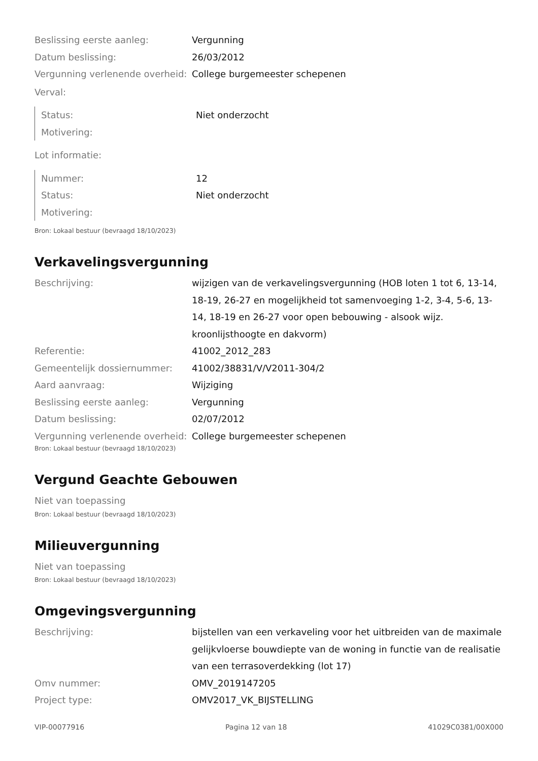| Beslissing eerste aanleg: | Vergunning |
| Datum beslissing: | 26/03/2012 |
| Vergunning verlenende overheid: | College burgemeester schepenen |
Verval:
| Status: | Niet onderzocht |
| Motivering: | |
Lot informatie:
| Nummer: | 12 |
| Status: | Niet onderzocht |
| Motivering: | |
Bron: Lokaal bestuur (bevraagd 18/10/2023)
Verkavelingsvergunning
| Beschrijving: | wijzigen van de verkavelingsvergunning (HOB loten 1 tot 6, 13-14, 18-19, 26-27 en mogelijkheid tot samenvoeging 1-2, 3-4, 5-6, 13-14, 18-19 en 26-27 voor open bebouwing - alsook wijz. kroonlijsthoogte en dakvorm) |
| Referentie: | 41002_2012_283 |
| Gemeentelijk dossiernummer: | 41002/38831/V/V2011-304/2 |
| Aard aanvraag: | Wijziging |
| Beslissing eerste aanleg: | Vergunning |
| Datum beslissing: | 02/07/2012 |
| Vergunning verlenende overheid: | College burgemeester schepenen |
Bron: Lokaal bestuur (bevraagd 18/10/2023)
Vergund Geachte Gebouwen
Niet van toepassing
Bron: Lokaal bestuur (bevraagd 18/10/2023)
Milieuvergunning
Niet van toepassing
Bron: Lokaal bestuur (bevraagd 18/10/2023)
Omgevingsvergunning
| Beschrijving: | bijstellen van een verkaveling voor het uitbreiden van de maximale gelijkvloerse bouwdiepte van de woning in functie van de realisatie van een terrasoverdekking (lot 17) |
| Omv nummer: | OMV_2019147205 |
| Project type: | OMV2017_VK_BIJSTELLING |
VIP-00077916 Pagina 12 van 18 41029C0381/00X000